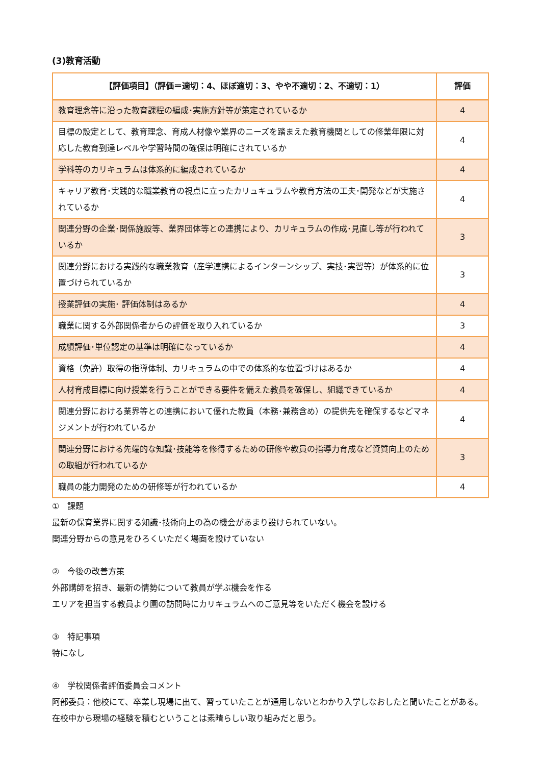(3)教育活動
| 【評価項目】（評価＝適切：4、ほぼ適切：3、やや不適切：2、不適切：1） | 評価 |
| --- | --- |
| 教育理念等に沿った教育課程の編成･実施方針等が策定されているか | 4 |
| 目標の設定として、教育理念、育成人材像や業界のニーズを踏まえた教育機関としての修業年限に対応した教育到達レベルや学習時間の確保は明確にされているか | 4 |
| 学科等のカリキュラムは体系的に編成されているか | 4 |
| キャリア教育･実践的な職業教育の視点に立ったカリュキュラムや教育方法の工夫･開発などが実施されているか | 4 |
| 関連分野の企業･関係施設等、業界団体等との連携により、カリキュラムの作成･見直し等が行われているか | 3 |
| 関連分野における実践的な職業教育（産学連携によるインターンシップ、実技･実習等）が体系的に位置づけられているか | 3 |
| 授業評価の実施･ 評価体制はあるか | 4 |
| 職業に関する外部関係者からの評価を取り入れているか | 3 |
| 成績評価･単位認定の基準は明確になっているか | 4 |
| 資格（免許）取得の指導体制、カリキュラムの中での体系的な位置づけはあるか | 4 |
| 人材育成目標に向け授業を行うことができる要件を備えた教員を確保し、組織できているか | 4 |
| 関連分野における業界等との連携において優れた教員（本務･兼務含め）の提供先を確保するなどマネジメントが行われているか | 4 |
| 関連分野における先端的な知識･技能等を修得するための研修や教員の指導力育成など資質向上のための取組が行われているか | 3 |
| 職員の能力開発のための研修等が行われているか | 4 |
①　課題
最新の保育業界に関する知識･技術向上の為の機会があまり設けられていない。
関連分野からの意見をひろくいただく場面を設けていない
②　今後の改善方策
外部講師を招き、最新の情勢について教員が学ぶ機会を作る
エリアを担当する教員より園の訪問時にカリキュラムへのご意見等をいただく機会を設ける
③　特記事項
特になし
④　学校関係者評価委員会コメント
阿部委員：他校にて、卒業し現場に出て、習っていたことが通用しないとわかり入学しなおしたと聞いたことがある。
在校中から現場の経験を積むということは素晴らしい取り組みだと思う。